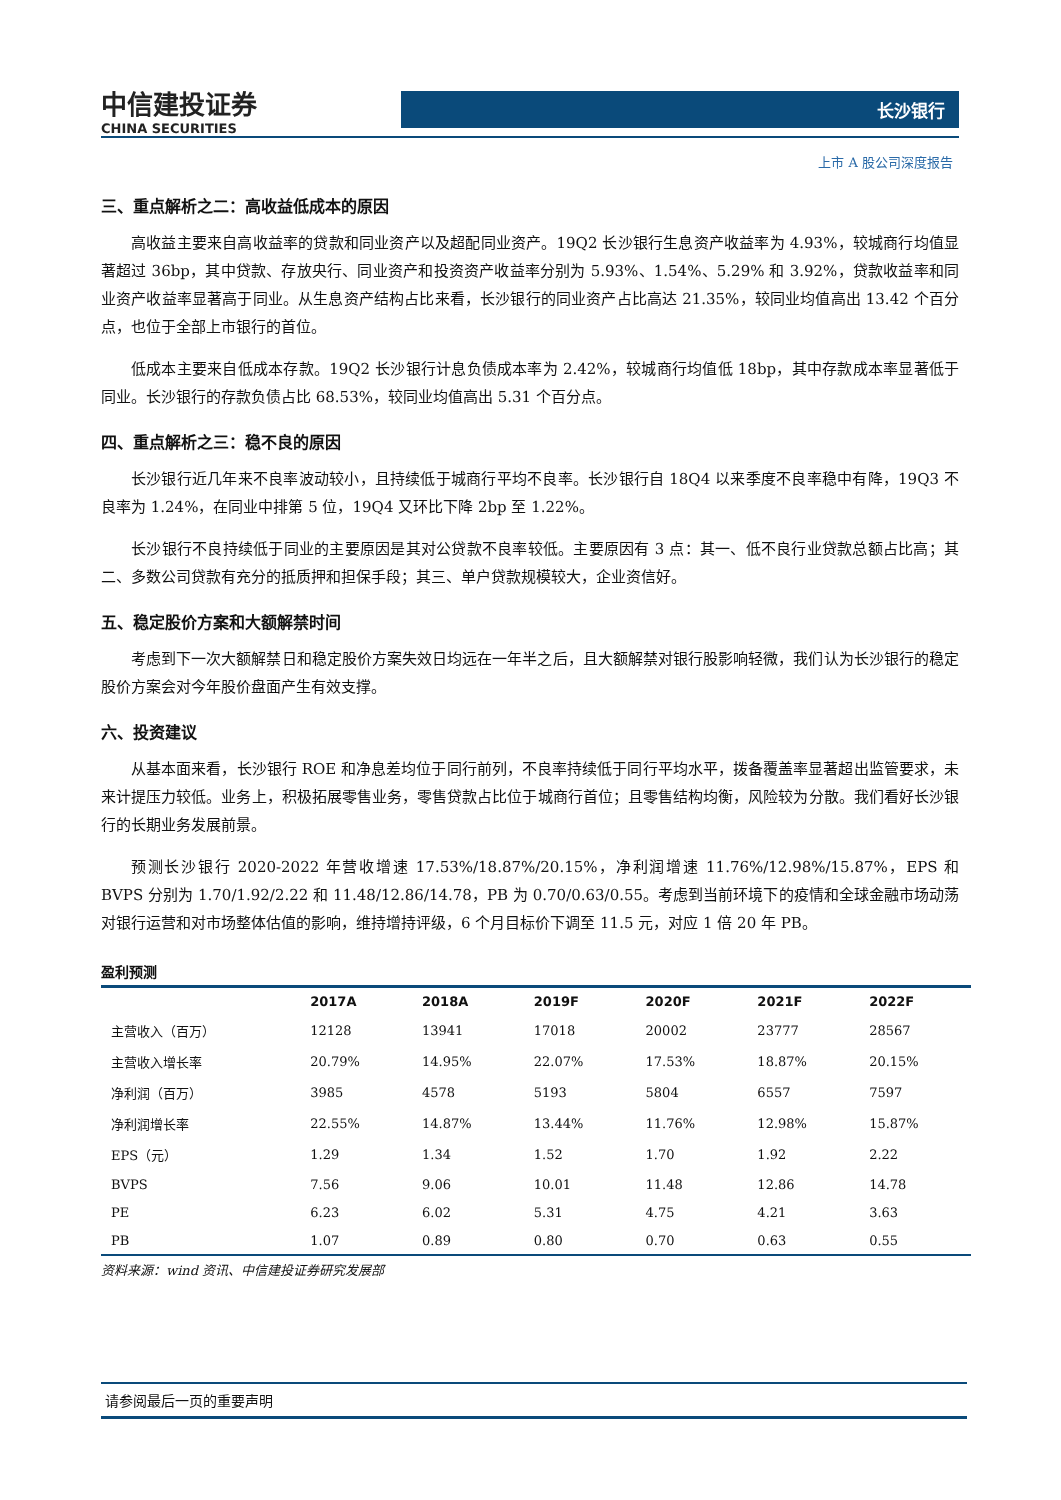中信建投证券
CHINA SECURITIES
长沙银行
上市 A 股公司深度报告
三、重点解析之二：高收益低成本的原因
高收益主要来自高收益率的贷款和同业资产以及超配同业资产。19Q2 长沙银行生息资产收益率为 4.93%，较城商行均值显著超过 36bp，其中贷款、存放央行、同业资产和投资资产收益率分别为 5.93%、1.54%、5.29% 和 3.92%，贷款收益率和同业资产收益率显著高于同业。从生息资产结构占比来看，长沙银行的同业资产占比高达 21.35%，较同业均值高出 13.42 个百分点，也位于全部上市银行的首位。
低成本主要来自低成本存款。19Q2 长沙银行计息负债成本率为 2.42%，较城商行均值低 18bp，其中存款成本率显著低于同业。长沙银行的存款负债占比 68.53%，较同业均值高出 5.31 个百分点。
四、重点解析之三：稳不良的原因
长沙银行近几年来不良率波动较小，且持续低于城商行平均不良率。长沙银行自 18Q4 以来季度不良率稳中有降，19Q3 不良率为 1.24%，在同业中排第 5 位，19Q4 又环比下降 2bp 至 1.22%。
长沙银行不良持续低于同业的主要原因是其对公贷款不良率较低。主要原因有 3 点：其一、低不良行业贷款总额占比高；其二、多数公司贷款有充分的抵质押和担保手段；其三、单户贷款规模较大，企业资信好。
五、稳定股价方案和大额解禁时间
考虑到下一次大额解禁日和稳定股价方案失效日均远在一年半之后，且大额解禁对银行股影响轻微，我们认为长沙银行的稳定股价方案会对今年股价盘面产生有效支撑。
六、投资建议
从基本面来看，长沙银行 ROE 和净息差均位于同行前列，不良率持续低于同行平均水平，拨备覆盖率显著超出监管要求，未来计提压力较低。业务上，积极拓展零售业务，零售贷款占比位于城商行首位；且零售结构均衡，风险较为分散。我们看好长沙银行的长期业务发展前景。
预测长沙银行 2020-2022 年营收增速 17.53%/18.87%/20.15%，净利润增速 11.76%/12.98%/15.87%，EPS 和 BVPS 分别为 1.70/1.92/2.22 和 11.48/12.86/14.78，PB 为 0.70/0.63/0.55。考虑到当前环境下的疫情和全球金融市场动荡对银行运营和对市场整体估值的影响，维持增持评级，6 个月目标价下调至 11.5 元，对应 1 倍 20 年 PB。
盈利预测
| | 2017A | 2018A | 2019F | 2020F | 2021F | 2022F |
| --- | --- | --- | --- | --- | --- | --- |
| 主营收入（百万） | 12128 | 13941 | 17018 | 20002 | 23777 | 28567 |
| 主营收入增长率 | 20.79% | 14.95% | 22.07% | 17.53% | 18.87% | 20.15% |
| 净利润（百万） | 3985 | 4578 | 5193 | 5804 | 6557 | 7597 |
| 净利润增长率 | 22.55% | 14.87% | 13.44% | 11.76% | 12.98% | 15.87% |
| EPS（元） | 1.29 | 1.34 | 1.52 | 1.70 | 1.92 | 2.22 |
| BVPS | 7.56 | 9.06 | 10.01 | 11.48 | 12.86 | 14.78 |
| PE | 6.23 | 6.02 | 5.31 | 4.75 | 4.21 | 3.63 |
| PB | 1.07 | 0.89 | 0.80 | 0.70 | 0.63 | 0.55 |
资料来源：wind 资讯、中信建投证券研究发展部
请参阅最后一页的重要声明